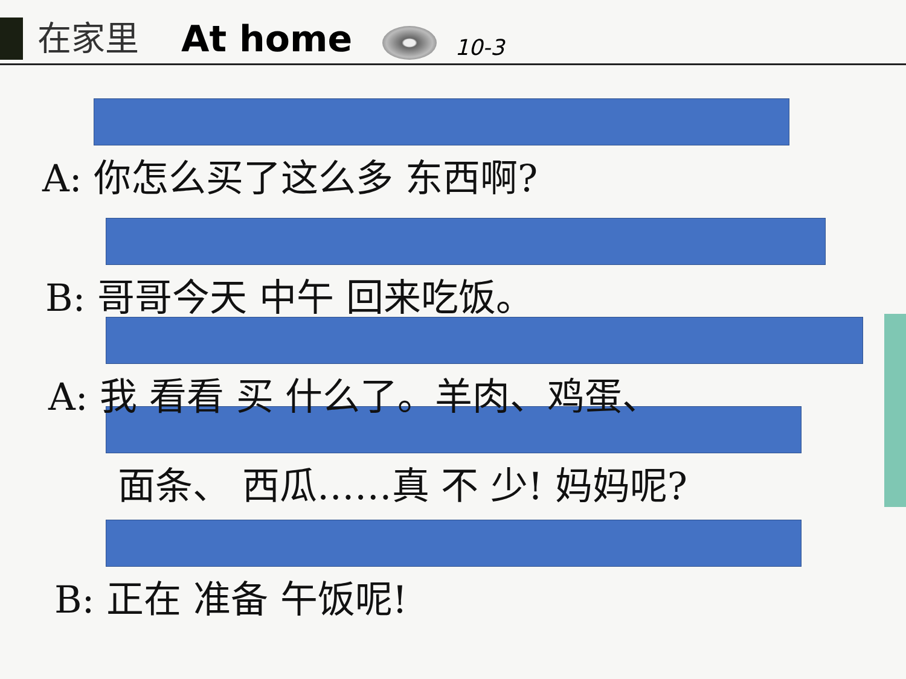在家里 At home
10-3
A: 你怎么买了这么多 东西啊?
B: 哥哥今天 中午 回来吃饭。
A: 我 看看 买 什么了。羊肉、鸡蛋、
面条、 西瓜……真 不 少! 妈妈呢?
B: 正在 准备 午饭呢!